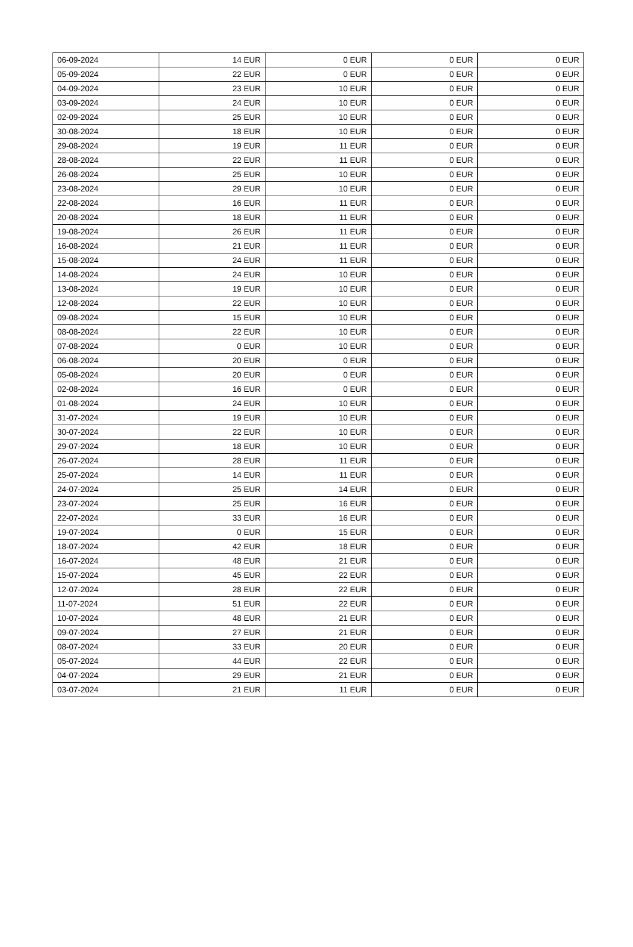| 06-09-2024 | 14 EUR | 0 EUR | 0 EUR | 0 EUR |
| 05-09-2024 | 22 EUR | 0 EUR | 0 EUR | 0 EUR |
| 04-09-2024 | 23 EUR | 10 EUR | 0 EUR | 0 EUR |
| 03-09-2024 | 24 EUR | 10 EUR | 0 EUR | 0 EUR |
| 02-09-2024 | 25 EUR | 10 EUR | 0 EUR | 0 EUR |
| 30-08-2024 | 18 EUR | 10 EUR | 0 EUR | 0 EUR |
| 29-08-2024 | 19 EUR | 11 EUR | 0 EUR | 0 EUR |
| 28-08-2024 | 22 EUR | 11 EUR | 0 EUR | 0 EUR |
| 26-08-2024 | 25 EUR | 10 EUR | 0 EUR | 0 EUR |
| 23-08-2024 | 29 EUR | 10 EUR | 0 EUR | 0 EUR |
| 22-08-2024 | 16 EUR | 11 EUR | 0 EUR | 0 EUR |
| 20-08-2024 | 18 EUR | 11 EUR | 0 EUR | 0 EUR |
| 19-08-2024 | 26 EUR | 11 EUR | 0 EUR | 0 EUR |
| 16-08-2024 | 21 EUR | 11 EUR | 0 EUR | 0 EUR |
| 15-08-2024 | 24 EUR | 11 EUR | 0 EUR | 0 EUR |
| 14-08-2024 | 24 EUR | 10 EUR | 0 EUR | 0 EUR |
| 13-08-2024 | 19 EUR | 10 EUR | 0 EUR | 0 EUR |
| 12-08-2024 | 22 EUR | 10 EUR | 0 EUR | 0 EUR |
| 09-08-2024 | 15 EUR | 10 EUR | 0 EUR | 0 EUR |
| 08-08-2024 | 22 EUR | 10 EUR | 0 EUR | 0 EUR |
| 07-08-2024 | 0 EUR | 10 EUR | 0 EUR | 0 EUR |
| 06-08-2024 | 20 EUR | 0 EUR | 0 EUR | 0 EUR |
| 05-08-2024 | 20 EUR | 0 EUR | 0 EUR | 0 EUR |
| 02-08-2024 | 16 EUR | 0 EUR | 0 EUR | 0 EUR |
| 01-08-2024 | 24 EUR | 10 EUR | 0 EUR | 0 EUR |
| 31-07-2024 | 19 EUR | 10 EUR | 0 EUR | 0 EUR |
| 30-07-2024 | 22 EUR | 10 EUR | 0 EUR | 0 EUR |
| 29-07-2024 | 18 EUR | 10 EUR | 0 EUR | 0 EUR |
| 26-07-2024 | 28 EUR | 11 EUR | 0 EUR | 0 EUR |
| 25-07-2024 | 14 EUR | 11 EUR | 0 EUR | 0 EUR |
| 24-07-2024 | 25 EUR | 14 EUR | 0 EUR | 0 EUR |
| 23-07-2024 | 25 EUR | 16 EUR | 0 EUR | 0 EUR |
| 22-07-2024 | 33 EUR | 16 EUR | 0 EUR | 0 EUR |
| 19-07-2024 | 0 EUR | 15 EUR | 0 EUR | 0 EUR |
| 18-07-2024 | 42 EUR | 18 EUR | 0 EUR | 0 EUR |
| 16-07-2024 | 48 EUR | 21 EUR | 0 EUR | 0 EUR |
| 15-07-2024 | 45 EUR | 22 EUR | 0 EUR | 0 EUR |
| 12-07-2024 | 28 EUR | 22 EUR | 0 EUR | 0 EUR |
| 11-07-2024 | 51 EUR | 22 EUR | 0 EUR | 0 EUR |
| 10-07-2024 | 48 EUR | 21 EUR | 0 EUR | 0 EUR |
| 09-07-2024 | 27 EUR | 21 EUR | 0 EUR | 0 EUR |
| 08-07-2024 | 33 EUR | 20 EUR | 0 EUR | 0 EUR |
| 05-07-2024 | 44 EUR | 22 EUR | 0 EUR | 0 EUR |
| 04-07-2024 | 29 EUR | 21 EUR | 0 EUR | 0 EUR |
| 03-07-2024 | 21 EUR | 11 EUR | 0 EUR | 0 EUR |